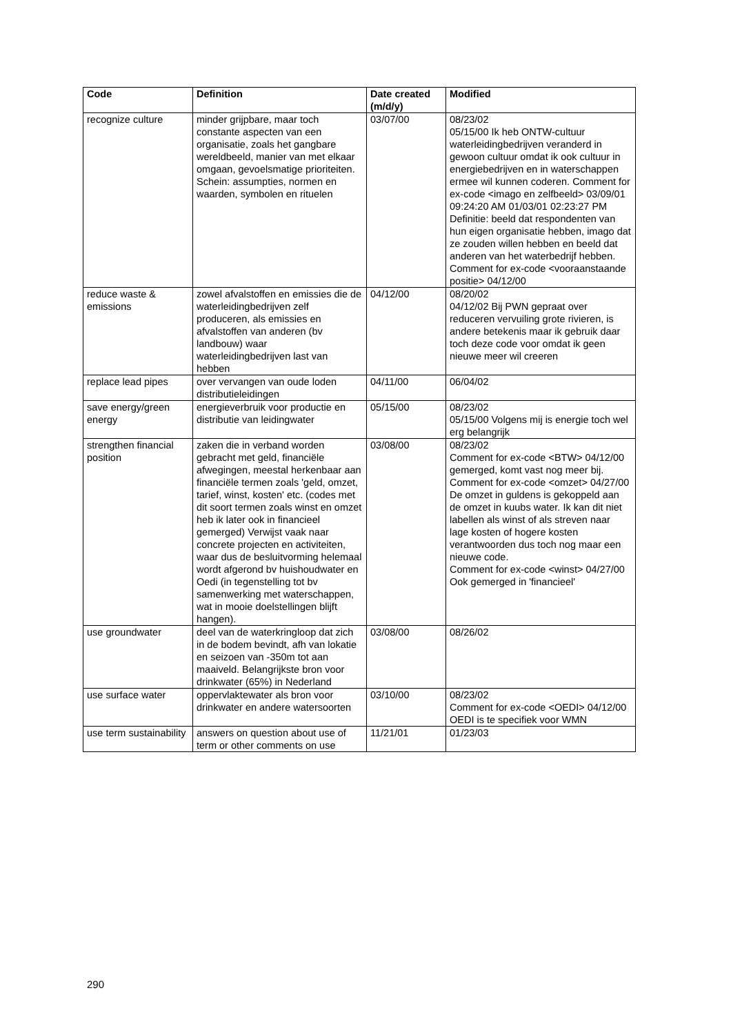| Code | Definition | Date created (m/d/y) | Modified |
| --- | --- | --- | --- |
| recognize culture | minder grijpbare, maar toch constante aspecten van een organisatie, zoals het gangbare wereldbeeld, manier van met elkaar omgaan, gevoelsmatige prioriteiten. Schein: assumpties, normen en waarden, symbolen en rituelen | 03/07/00 | 08/23/02 05/15/00 Ik heb ONTW-cultuur waterleidingbedrijven veranderd in gewoon cultuur omdat ik ook cultuur in energiebedrijven en in waterschappen ermee wil kunnen coderen. Comment for ex-code <imago en zelfbeeld> 03/09/01 09:24:20 AM 01/03/01 02:23:27 PM Definitie: beeld dat respondenten van hun eigen organisatie hebben, imago dat ze zouden willen hebben en beeld dat anderen van het waterbedrijf hebben. Comment for ex-code <vooraanstaande positie> 04/12/00 |
| reduce waste & emissions | zowel afvalstoffen en emissies die de waterleidingbedrijven zelf produceren, als emissies en afvalstoffen van anderen (bv landbouw) waar waterleidingbedrijven last van hebben | 04/12/00 | 08/20/02 04/12/02 Bij PWN gepraat over reduceren vervuiling grote rivieren, is andere betekenis maar ik gebruik daar toch deze code voor omdat ik geen nieuwe meer wil creeren |
| replace lead pipes | over vervangen van oude loden distributieleidingen | 04/11/00 | 06/04/02 |
| save energy/green energy | energieverbruik voor productie en distributie van leidingwater | 05/15/00 | 08/23/02 05/15/00 Volgens mij is energie toch wel erg belangrijk |
| strengthen financial position | zaken die in verband worden gebracht met geld, financiële afwegingen, meestal herkenbaar aan financiële termen zoals 'geld, omzet, tarief, winst, kosten' etc. (codes met dit soort termen zoals winst en omzet heb ik later ook in financieel gemerged) Verwijst vaak naar concrete projecten en activiteiten, waar dus de besluitvorming helemaal wordt afgerond bv huishoudwater en Oedi (in tegenstelling tot bv samenwerking met waterschappen, wat in mooie doelstellingen blijft hangen). | 03/08/00 | 08/23/02 Comment for ex-code <BTW> 04/12/00 gemerged, komt vast nog meer bij. Comment for ex-code <omzet> 04/27/00 De omzet in guldens is gekoppeld aan de omzet in kuubs water. Ik kan dit niet labellen als winst of als streven naar lage kosten of hogere kosten verantwoorden dus toch nog maar een nieuwe code. Comment for ex-code <winst> 04/27/00 Ook gemerged in 'financieel' |
| use groundwater | deel van de waterkringloop dat zich in de bodem bevindt, afh van lokatie en seizoen van -350m tot aan maaiveld. Belangrijkste bron voor drinkwater (65%) in Nederland | 03/08/00 | 08/26/02 |
| use surface water | oppervlaktewater als bron voor drinkwater en andere watersoorten | 03/10/00 | 08/23/02 Comment for ex-code <OEDI> 04/12/00 OEDI is te specifiek voor WMN |
| use term sustainability | answers on question about use of term or other comments on use | 11/21/01 | 01/23/03 |
290